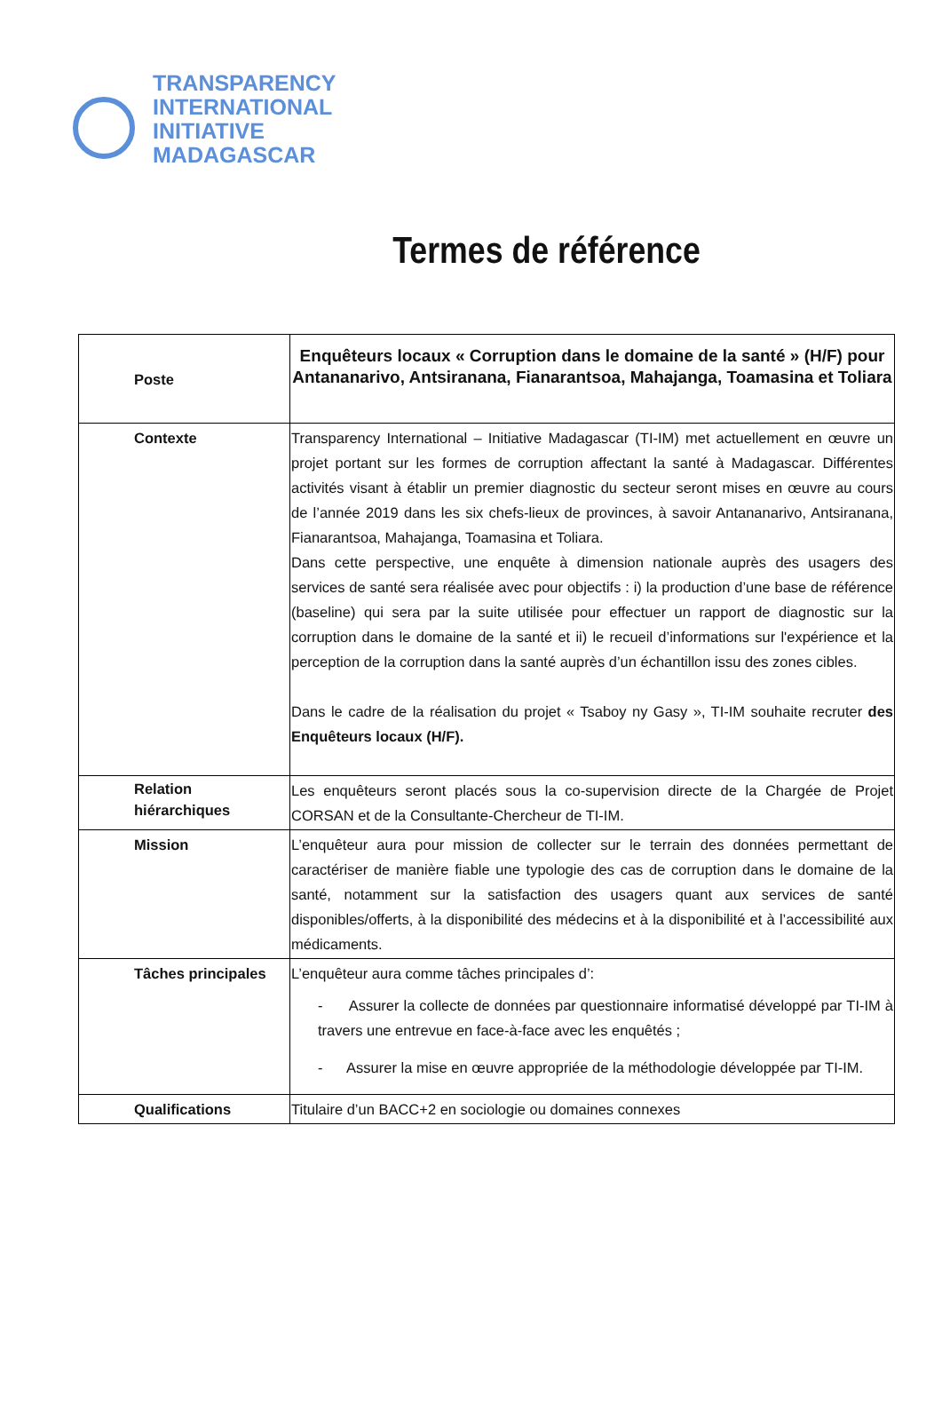TRANSPARENCY
INTERNATIONAL
INITIATIVE
MADAGASCAR
Termes de référence
| Poste | Enquêteurs locaux « Corruption dans le domaine de la santé » (H/F) pour Antananarivo, Antsiranana, Fianarantsoa, Mahajanga, Toamasina et Toliara |
| Contexte | Transparency International – Initiative Madagascar (TI-IM) met actuellement en œuvre un projet portant sur les formes de corruption affectant la santé à Madagascar. Différentes activités visant à établir un premier diagnostic du secteur seront mises en œuvre au cours de l’année 2019 dans les six chefs-lieux de provinces, à savoir Antananarivo, Antsiranana, Fianarantsoa, Mahajanga, Toamasina et Toliara. Dans cette perspective, une enquête à dimension nationale auprès des usagers des services de santé sera réalisée avec pour objectifs : i) la production d’une base de référence (baseline) qui sera par la suite utilisée pour effectuer un rapport de diagnostic sur la corruption dans le domaine de la santé et ii) le recueil d’informations sur l'expérience et la perception de la corruption dans la santé auprès d’un échantillon issu des zones cibles. Dans le cadre de la réalisation du projet « Tsaboy ny Gasy », TI-IM souhaite recruter des Enquêteurs locaux (H/F). |
| Relation hiérarchiques | Les enquêteurs seront placés sous la co-supervision directe de la Chargée de Projet CORSAN et de la Consultante-Chercheur de TI-IM. |
| Mission | L’enquêteur aura pour mission de collecter sur le terrain des données permettant de caractériser de manière fiable une typologie des cas de corruption dans le domaine de la santé, notamment sur la satisfaction des usagers quant aux services de santé disponibles/offerts, à la disponibilité des médecins et à la disponibilité et à l’accessibilité aux médicaments. |
| Tâches principales | L’enquêteur aura comme tâches principales d’: - Assurer la collecte de données par questionnaire informatisé développé par TI-IM à travers une entrevue en face-à-face avec les enquêtés ; - Assurer la mise en œuvre appropriée de la méthodologie développée par TI-IM. |
| Qualifications | Titulaire d’un BACC+2 en sociologie ou domaines connexes |